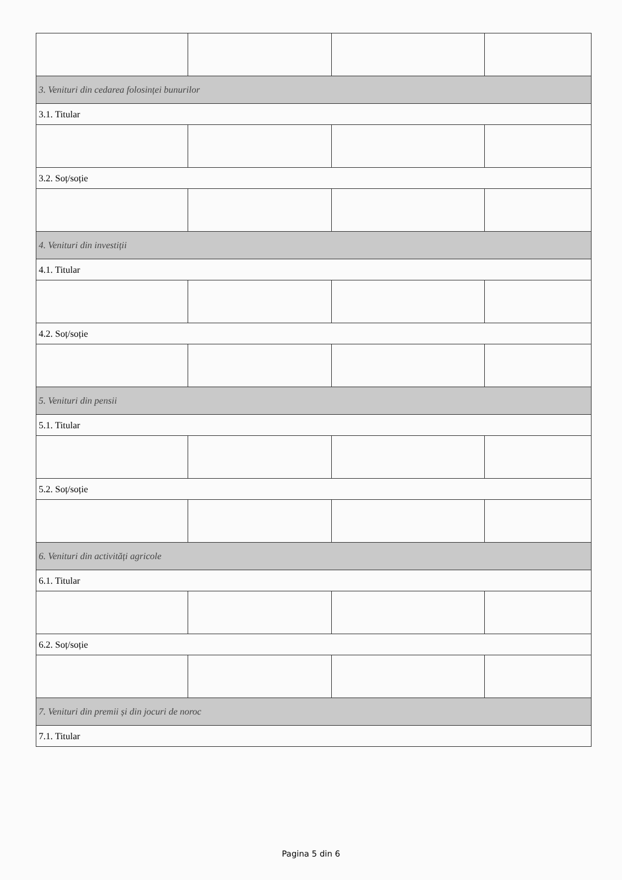| 3. Venituri din cedarea folosinței bunurilor | | | |
| 3.1. Titular | | | |
| 3.2. Soț/soție | | | |
| 4. Venituri din investiții | | | |
| 4.1. Titular | | | |
| 4.2. Soț/soție | | | |
| 5. Venituri din pensii | | | |
| 5.1. Titular | | | |
| 5.2. Soț/soție | | | |
| 6. Venituri din activități agricole | | | |
| 6.1. Titular | | | |
| 6.2. Soț/soție | | | |
| 7. Venituri din premii și din jocuri de noroc | | | |
| 7.1. Titular | | | |
Pagina 5 din 6